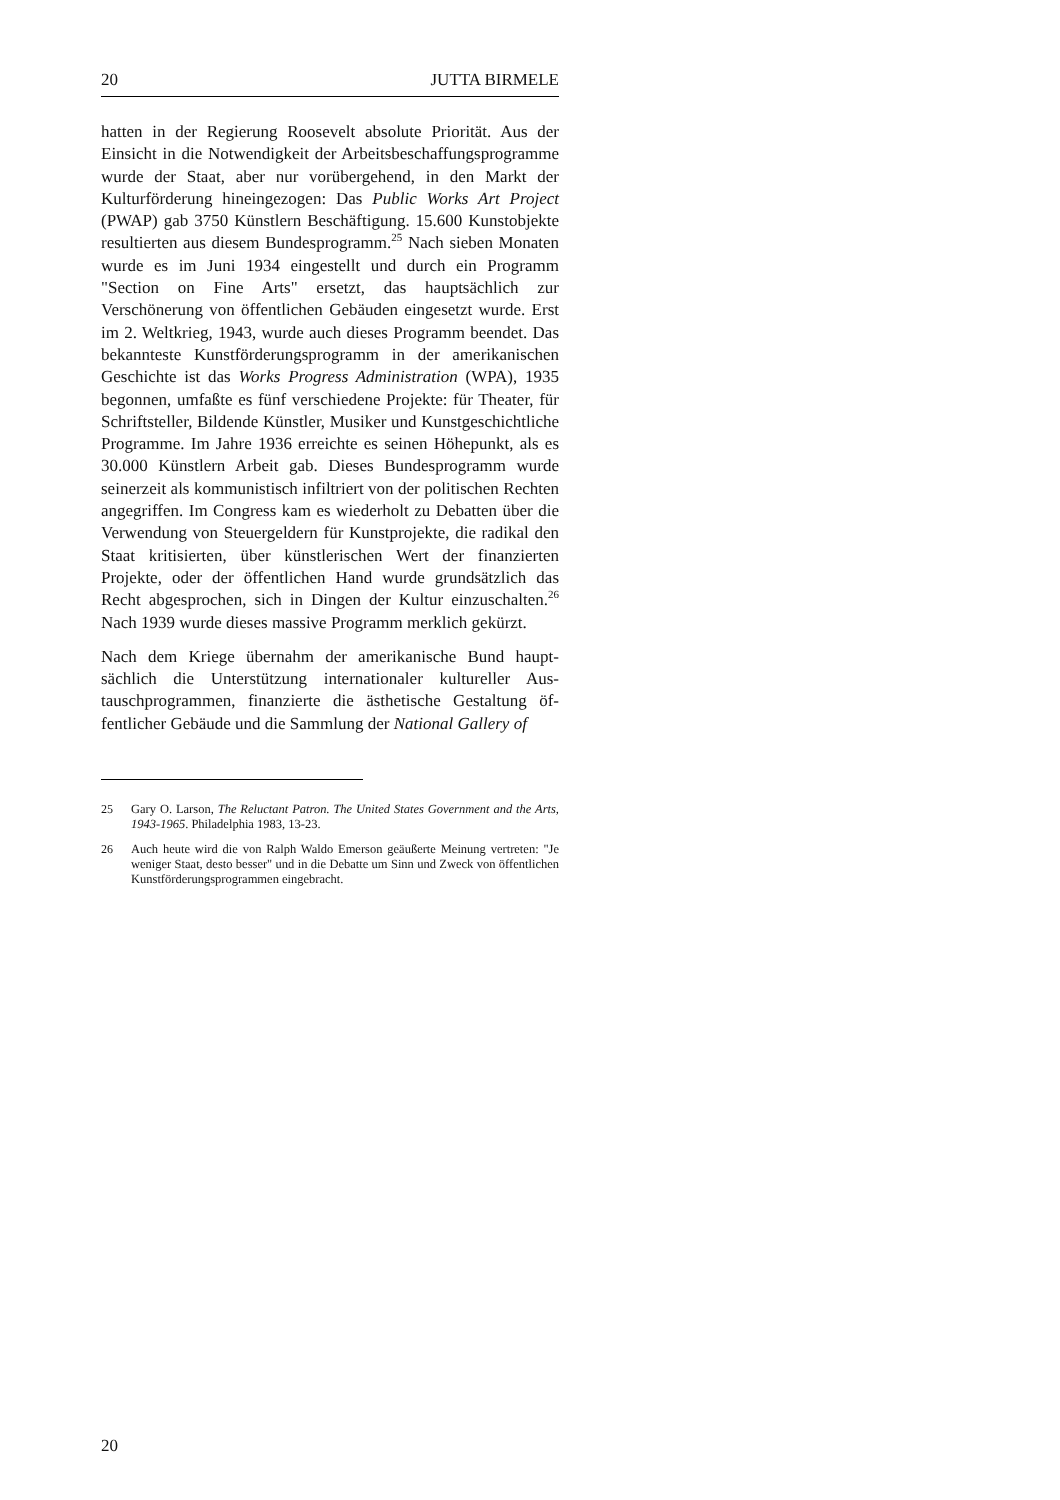20 JUTTA BIRMELE
hatten in der Regierung Roosevelt absolute Priorität. Aus der Einsicht in die Notwendigkeit der Arbeitsbeschaffungspro­gramme wurde der Staat, aber nur vorübergehend, in den Markt der Kulturförderung hineingezogen: Das Public Works Art Project (PWAP) gab 3750 Künstlern Beschäftigung. 15.600 Kunstobjekte resultierten aus diesem Bundespro­gramm.<sup>25</sup> Nach sieben Monaten wurde es im Juni 1934 einge­stellt und durch ein Programm "Section on Fine Arts" ersetzt, das hauptsächlich zur Verschönerung von öffentlichen Gebäu­den eingesetzt wurde. Erst im 2. Weltkrieg, 1943, wurde auch dieses Programm beendet. Das bekannteste Kunstförderungs­programm in der amerikanischen Geschichte ist das Works Progress Administration (WPA), 1935 begonnen, umfaßte es fünf verschiedene Projekte: für Theater, für Schriftsteller, Bil­dende Künstler, Musiker und Kunstgeschichtliche Program­me. Im Jahre 1936 erreichte es seinen Höhepunkt, als es 30.000 Künstlern Arbeit gab. Dieses Bundesprogramm wurde seinerzeit als kommunistisch infiltriert von der politischen Rechten angegriffen. Im Congress kam es wiederholt zu De­batten über die Verwendung von Steuergeldern für Kunstpro­jekte, die radikal den Staat kritisierten, über künstlerischen Wert der finanzierten Projekte, oder der öffentlichen Hand wurde grundsätzlich das Recht abgesprochen, sich in Dingen der Kultur einzuschalten.<sup>26</sup> Nach 1939 wurde dieses massive Programm merklich gekürzt.
Nach dem Kriege übernahm der amerikanische Bund haupt­sächlich die Unterstützung internationaler kultureller Aus­tauschprogrammen, finanzierte die ästhetische Gestaltung öf­fentlicher Gebäude und die Sammlung der National Gallery of
25 Gary O. Larson, The Reluctant Patron. The United States Government and the Arts, 1943-1965. Philadelphia 1983, 13-23.
26 Auch heute wird die von Ralph Waldo Emerson geäußerte Meinung ver­treten: "Je weniger Staat, desto besser" und in die Debatte um Sinn und Zweck von öffentlichen Kunstförderungsprogrammen eingebracht.
20